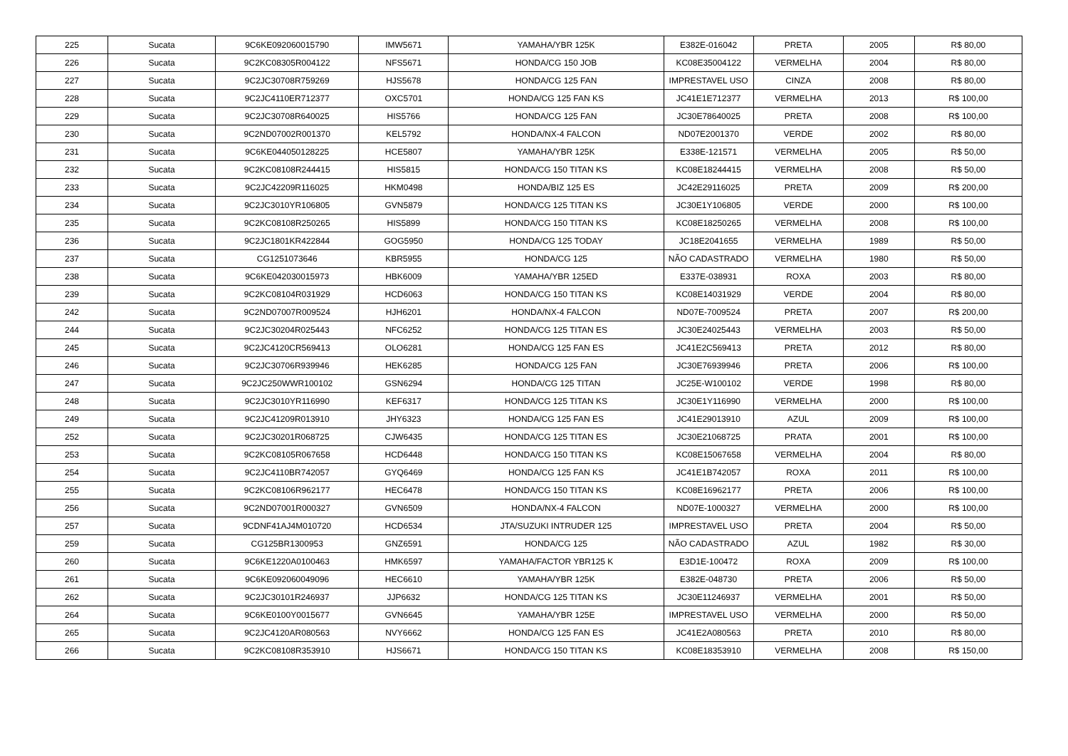| 225 | Sucata | 9C6KE092060015790 | IMW5671 | YAMAHA/YBR 125K | E382E-016042 | PRETA | 2005 | R$ 80,00 |
| 226 | Sucata | 9C2KC08305R004122 | NFS5671 | HONDA/CG 150 JOB | KC08E35004122 | VERMELHA | 2004 | R$ 80,00 |
| 227 | Sucata | 9C2JC30708R759269 | HJS5678 | HONDA/CG 125 FAN | IMPRESTAVEL USO | CINZA | 2008 | R$ 80,00 |
| 228 | Sucata | 9C2JC4110ER712377 | OXC5701 | HONDA/CG 125 FAN KS | JC41E1E712377 | VERMELHA | 2013 | R$ 100,00 |
| 229 | Sucata | 9C2JC30708R640025 | HIS5766 | HONDA/CG 125 FAN | JC30E78640025 | PRETA | 2008 | R$ 100,00 |
| 230 | Sucata | 9C2ND07002R001370 | KEL5792 | HONDA/NX-4 FALCON | ND07E2001370 | VERDE | 2002 | R$ 80,00 |
| 231 | Sucata | 9C6KE044050128225 | HCE5807 | YAMAHA/YBR 125K | E338E-121571 | VERMELHA | 2005 | R$ 50,00 |
| 232 | Sucata | 9C2KC08108R244415 | HIS5815 | HONDA/CG 150 TITAN KS | KC08E18244415 | VERMELHA | 2008 | R$ 50,00 |
| 233 | Sucata | 9C2JC42209R116025 | HKM0498 | HONDA/BIZ 125 ES | JC42E29116025 | PRETA | 2009 | R$ 200,00 |
| 234 | Sucata | 9C2JC3010YR106805 | GVN5879 | HONDA/CG 125 TITAN KS | JC30E1Y106805 | VERDE | 2000 | R$ 100,00 |
| 235 | Sucata | 9C2KC08108R250265 | HIS5899 | HONDA/CG 150 TITAN KS | KC08E18250265 | VERMELHA | 2008 | R$ 100,00 |
| 236 | Sucata | 9C2JC1801KR422844 | GOG5950 | HONDA/CG 125 TODAY | JC18E2041655 | VERMELHA | 1989 | R$ 50,00 |
| 237 | Sucata | CG1251073646 | KBR5955 | HONDA/CG 125 | NÃO CADASTRADO | VERMELHA | 1980 | R$ 50,00 |
| 238 | Sucata | 9C6KE042030015973 | HBK6009 | YAMAHA/YBR 125ED | E337E-038931 | ROXA | 2003 | R$ 80,00 |
| 239 | Sucata | 9C2KC08104R031929 | HCD6063 | HONDA/CG 150 TITAN KS | KC08E14031929 | VERDE | 2004 | R$ 80,00 |
| 242 | Sucata | 9C2ND07007R009524 | HJH6201 | HONDA/NX-4 FALCON | ND07E-7009524 | PRETA | 2007 | R$ 200,00 |
| 244 | Sucata | 9C2JC30204R025443 | NFC6252 | HONDA/CG 125 TITAN ES | JC30E24025443 | VERMELHA | 2003 | R$ 50,00 |
| 245 | Sucata | 9C2JC4120CR569413 | OLO6281 | HONDA/CG 125 FAN ES | JC41E2C569413 | PRETA | 2012 | R$ 80,00 |
| 246 | Sucata | 9C2JC30706R939946 | HEK6285 | HONDA/CG 125 FAN | JC30E76939946 | PRETA | 2006 | R$ 100,00 |
| 247 | Sucata | 9C2JC250WWR100102 | GSN6294 | HONDA/CG 125 TITAN | JC25E-W100102 | VERDE | 1998 | R$ 80,00 |
| 248 | Sucata | 9C2JC3010YR116990 | KEF6317 | HONDA/CG 125 TITAN KS | JC30E1Y116990 | VERMELHA | 2000 | R$ 100,00 |
| 249 | Sucata | 9C2JC41209R013910 | JHY6323 | HONDA/CG 125 FAN ES | JC41E29013910 | AZUL | 2009 | R$ 100,00 |
| 252 | Sucata | 9C2JC30201R068725 | CJW6435 | HONDA/CG 125 TITAN ES | JC30E21068725 | PRATA | 2001 | R$ 100,00 |
| 253 | Sucata | 9C2KC08105R067658 | HCD6448 | HONDA/CG 150 TITAN KS | KC08E15067658 | VERMELHA | 2004 | R$ 80,00 |
| 254 | Sucata | 9C2JC4110BR742057 | GYQ6469 | HONDA/CG 125 FAN KS | JC41E1B742057 | ROXA | 2011 | R$ 100,00 |
| 255 | Sucata | 9C2KC08106R962177 | HEC6478 | HONDA/CG 150 TITAN KS | KC08E16962177 | PRETA | 2006 | R$ 100,00 |
| 256 | Sucata | 9C2ND07001R000327 | GVN6509 | HONDA/NX-4 FALCON | ND07E-1000327 | VERMELHA | 2000 | R$ 100,00 |
| 257 | Sucata | 9CDNF41AJ4M010720 | HCD6534 | JTA/SUZUKI INTRUDER 125 | IMPRESTAVEL USO | PRETA | 2004 | R$ 50,00 |
| 259 | Sucata | CG125BR1300953 | GNZ6591 | HONDA/CG 125 | NÃO CADASTRADO | AZUL | 1982 | R$ 30,00 |
| 260 | Sucata | 9C6KE1220A0100463 | HMK6597 | YAMAHA/FACTOR YBR125 K | E3D1E-100472 | ROXA | 2009 | R$ 100,00 |
| 261 | Sucata | 9C6KE092060049096 | HEC6610 | YAMAHA/YBR 125K | E382E-048730 | PRETA | 2006 | R$ 50,00 |
| 262 | Sucata | 9C2JC30101R246937 | JJP6632 | HONDA/CG 125 TITAN KS | JC30E11246937 | VERMELHA | 2001 | R$ 50,00 |
| 264 | Sucata | 9C6KE0100Y0015677 | GVN6645 | YAMAHA/YBR 125E | IMPRESTAVEL USO | VERMELHA | 2000 | R$ 50,00 |
| 265 | Sucata | 9C2JC4120AR080563 | NVY6662 | HONDA/CG 125 FAN ES | JC41E2A080563 | PRETA | 2010 | R$ 80,00 |
| 266 | Sucata | 9C2KC08108R353910 | HJS6671 | HONDA/CG 150 TITAN KS | KC08E18353910 | VERMELHA | 2008 | R$ 150,00 |